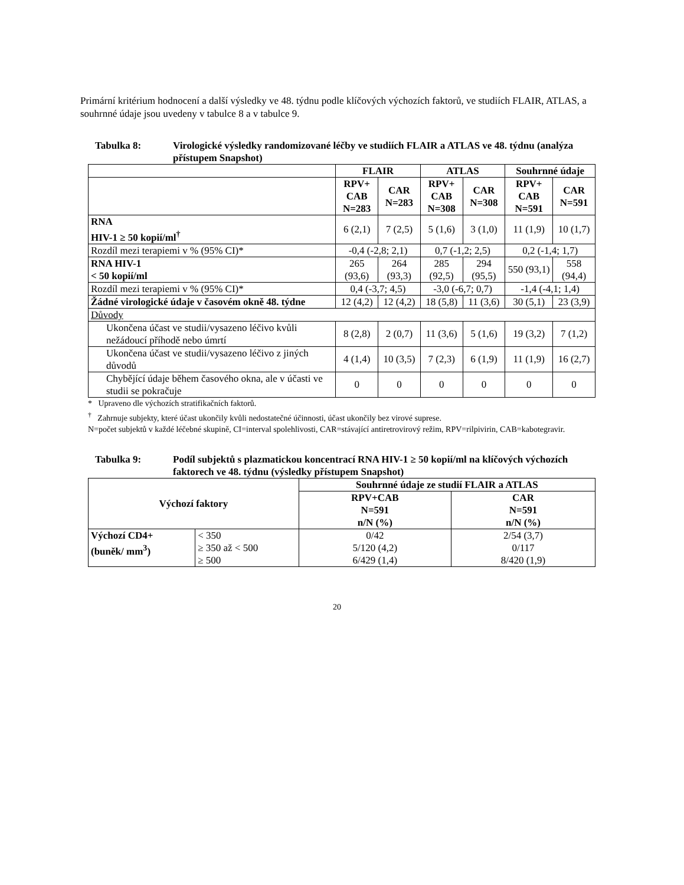Primární kritérium hodnocení a další výsledky ve 48. týdnu podle klíčových výchozích faktorů, ve studiích FLAIR, ATLAS, a souhrnné údaje jsou uvedeny v tabulce 8 a v tabulce 9.
Tabulka 8: Virologické výsledky randomizované léčby ve studiích FLAIR a ATLAS ve 48. týdnu (analýza přístupem Snapshot)
| | FLAIR | | ATLAS | | Souhrnné údaje | |
| --- | --- | --- | --- | --- | --- | --- |
| | RPV+ CAB N=283 | CAR N=283 | RPV+ CAB N=308 | CAR N=308 | RPV+ CAB N=591 | CAR N=591 |
| RNA HIV-1 ≥ 50 kopií/ml<sup>†</sup> | 6 (2,1) | 7 (2,5) | 5 (1,6) | 3 (1,0) | 11 (1,9) | 10 (1,7) |
| Rozdíl mezi terapiemi v % (95% CI)* | -0,4 (-2,8; 2,1) | | 0,7 (-1,2; 2,5) | | 0,2 (-1,4; 1,7) | |
| RNA HIV-1 < 50 kopií/ml | 265 (93,6) | 264 (93,3) | 285 (92,5) | 294 (95,5) | 550 (93,1) | 558 (94,4) |
| Rozdíl mezi terapiemi v % (95% CI)* | 0,4 (-3,7; 4,5) | | -3,0 (-6,7; 0,7) | | -1,4 (-4,1; 1,4) | |
| Žádné virologické údaje v časovém okně 48. týdne | 12 (4,2) | 12 (4,2) | 18 (5,8) | 11 (3,6) | 30 (5,1) | 23 (3,9) |
| Důvody | | | | | | |
| Ukončena účast ve studii/vysazeno léčivo kvůli nežádoucí příhodě nebo úmrtí | 8 (2,8) | 2 (0,7) | 11 (3,6) | 5 (1,6) | 19 (3,2) | 7 (1,2) |
| Ukončena účast ve studii/vysazeno léčivo z jiných důvodů | 4 (1,4) | 10 (3,5) | 7 (2,3) | 6 (1,9) | 11 (1,9) | 16 (2,7) |
| Chybějící údaje během časového okna, ale v účasti ve studii se pokračuje | 0 | 0 | 0 | 0 | 0 | 0 |
* Upraveno dle výchozích stratifikačních faktorů.
<sup>†</sup> Zahrnuje subjekty, které účast ukončily kvůli nedostatečné účinnosti, účast ukončily bez virové suprese.
N=počet subjektů v každé léčebné skupině, CI=interval spolehlivosti, CAR=stávající antiretrovirový režim, RPV=rilpivirin, CAB=kabotegravir.
Tabulka 9: Podíl subjektů s plazmatickou koncentrací RNA HIV-1 ≥ 50 kopií/ml na klíčových výchozích faktorech ve 48. týdnu (výsledky přístupem Snapshot)
| Výchozí faktory | | Souhrnné údaje ze studií FLAIR a ATLAS | |
| --- | --- | --- | --- |
| | | RPV+CAB N=591 n/N (%) | CAR N=591 n/N (%) |
| Výchozí CD4+ (buněk/ mm<sup>3</sup>) | < 350 ≥ 350 až < 500 ≥ 500 | 0/42 5/120 (4,2) 6/429 (1,4) | 2/54 (3,7) 0/117 8/420 (1,9) |
20